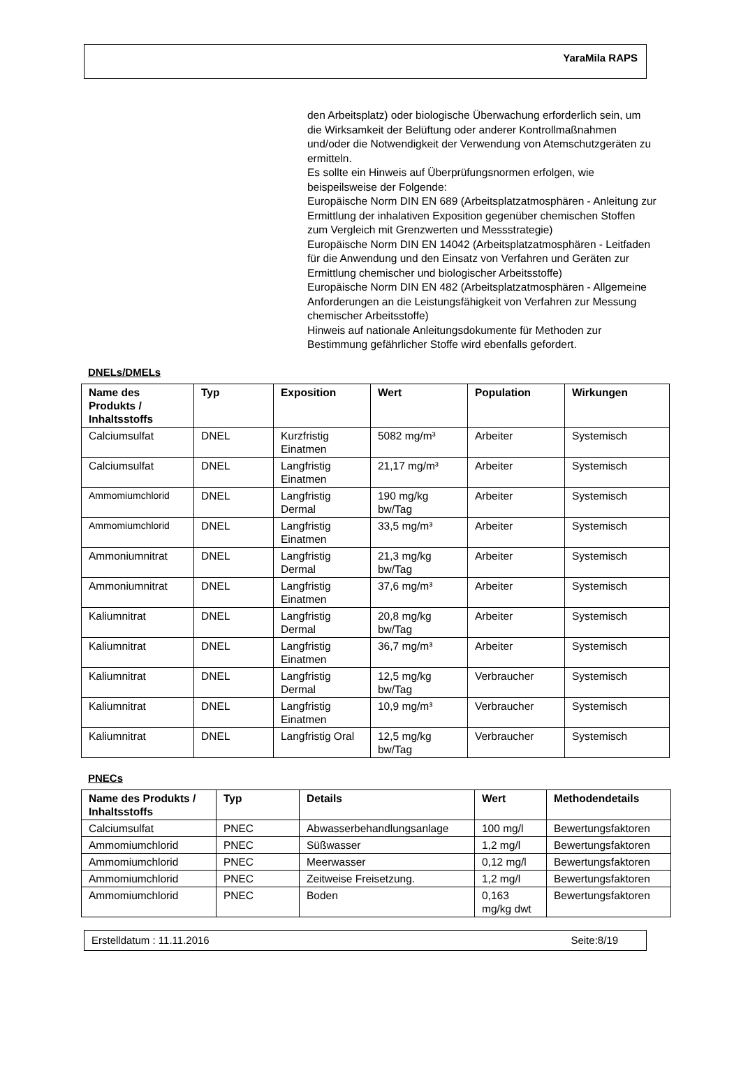YaraMila RAPS
den Arbeitsplatz) oder biologische Überwachung erforderlich sein, um die Wirksamkeit der Belüftung oder anderer Kontrollmaßnahmen und/oder die Notwendigkeit der Verwendung von Atemschutzgeräten zu ermitteln.
Es sollte ein Hinweis auf Überprüfungsnormen erfolgen, wie beispeilsweise der Folgende:
Europäische Norm DIN EN 689 (Arbeitsplatzatmosphären - Anleitung zur Ermittlung der inhalativen Exposition gegenüber chemischen Stoffen zum Vergleich mit Grenzwerten und Messstrategie)
Europäische Norm DIN EN 14042 (Arbeitsplatzatmosphären - Leitfaden für die Anwendung und den Einsatz von Verfahren und Geräten zur Ermittlung chemischer und biologischer Arbeitsstoffe)
Europäische Norm DIN EN 482 (Arbeitsplatzatmosphären - Allgemeine Anforderungen an die Leistungsfähigkeit von Verfahren zur Messung chemischer Arbeitsstoffe)
Hinweis auf nationale Anleitungsdokumente für Methoden zur Bestimmung gefährlicher Stoffe wird ebenfalls gefordert.
DNELs/DMELs
| Name des Produkts / Inhaltsstoffs | Typ | Exposition | Wert | Population | Wirkungen |
| --- | --- | --- | --- | --- | --- |
| Calciumsulfat | DNEL | Kurzfristig Einatmen | 5082 mg/m³ | Arbeiter | Systemisch |
| Calciumsulfat | DNEL | Langfristig Einatmen | 21,17 mg/m³ | Arbeiter | Systemisch |
| Ammomiumchlorid | DNEL | Langfristig Dermal | 190 mg/kg bw/Tag | Arbeiter | Systemisch |
| Ammomiumchlorid | DNEL | Langfristig Einatmen | 33,5 mg/m³ | Arbeiter | Systemisch |
| Ammoniumnitrat | DNEL | Langfristig Dermal | 21,3 mg/kg bw/Tag | Arbeiter | Systemisch |
| Ammoniumnitrat | DNEL | Langfristig Einatmen | 37,6 mg/m³ | Arbeiter | Systemisch |
| Kaliumnitrat | DNEL | Langfristig Dermal | 20,8 mg/kg bw/Tag | Arbeiter | Systemisch |
| Kaliumnitrat | DNEL | Langfristig Einatmen | 36,7 mg/m³ | Arbeiter | Systemisch |
| Kaliumnitrat | DNEL | Langfristig Dermal | 12,5 mg/kg bw/Tag | Verbraucher | Systemisch |
| Kaliumnitrat | DNEL | Langfristig Einatmen | 10,9 mg/m³ | Verbraucher | Systemisch |
| Kaliumnitrat | DNEL | Langfristig Oral | 12,5 mg/kg bw/Tag | Verbraucher | Systemisch |
PNECs
| Name des Produkts / Inhaltsstoffs | Typ | Details | Wert | Methodendetails |
| --- | --- | --- | --- | --- |
| Calciumsulfat | PNEC | Abwasserbehandlungsanlage | 100 mg/l | Bewertungsfaktoren |
| Ammomiumchlorid | PNEC | Süßwasser | 1,2 mg/l | Bewertungsfaktoren |
| Ammomiumchlorid | PNEC | Meerwasser | 0,12 mg/l | Bewertungsfaktoren |
| Ammomiumchlorid | PNEC | Zeitweise Freisetzung. | 1,2 mg/l | Bewertungsfaktoren |
| Ammomiumchlorid | PNEC | Boden | 0,163 mg/kg dwt | Bewertungsfaktoren |
Erstelldatum : 11.11.2016 Seite:8/19